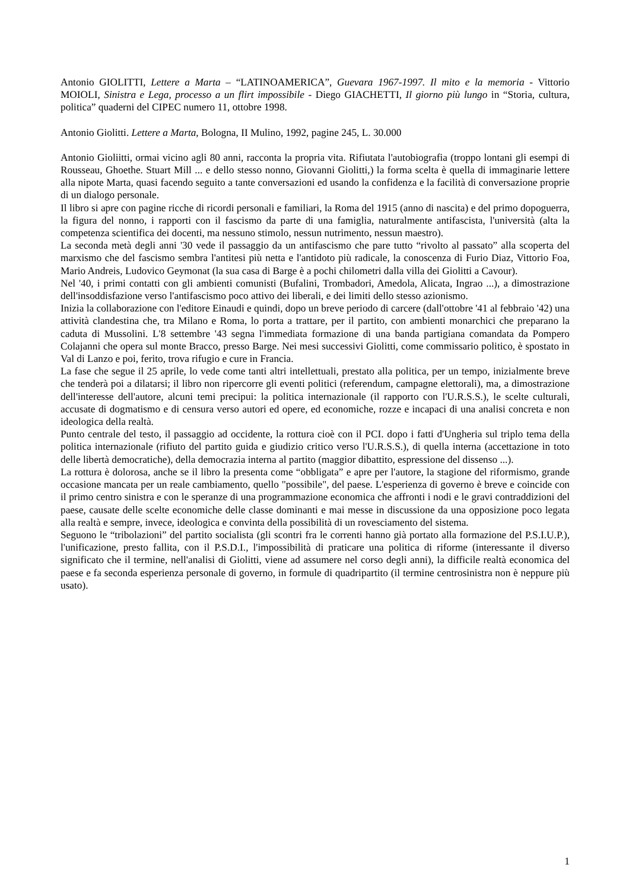Antonio GIOLITTI, Lettere a Marta – “LATINOAMERICA”, Guevara 1967-1997. Il mito e la memoria - Vittorio MOIOLI, Sinistra e Lega, processo a un flirt impossibile - Diego GIACHETTI, Il giorno più lungo in “Storia, cultura, politica” quaderni del CIPEC numero 11, ottobre 1998.
Antonio Giolitti. Lettere a Marta, Bologna, II Mulino, 1992, pagine 245, L. 30.000
Antonio Gioliitti, ormai vicino agli 80 anni, racconta la propria vita. Rifiutata l'autobiografia (troppo lontani gli esempi di Rousseau, Ghoethe. Stuart Mill ... e dello stesso nonno, Giovanni Giolitti,) la forma scelta è quella di immaginarie lettere alla nipote Marta, quasi facendo seguito a tante conversazioni ed usando la confidenza e la facilità di conversazione proprie di un dialogo personale.
Il libro si apre con pagine ricche di ricordi personali e familiari, la Roma del 1915 (anno di nascita) e del primo dopoguerra, la figura del nonno, i rapporti con il fascismo da parte di una famiglia, naturalmente antifascista, l'università (alta la competenza scientifica dei docenti, ma nessuno stimolo, nessun nutrimento, nessun maestro).
La seconda metà degli anni '30 vede il passaggio da un antifascismo che pare tutto “rivolto al passato” alla scoperta del marxismo che del fascismo sembra l'antitesi più netta e l'antidoto più radicale, la conoscenza di Furio Diaz, Vittorio Foa, Mario Andreis, Ludovico Geymonat (la sua casa di Barge è a pochi chilometri dalla villa dei Giolitti a Cavour).
Nel '40, i primi contatti con gli ambienti comunisti (Bufalini, Trombadori, Amedola, Alicata, Ingrao ...), a dimostrazione dell'insoddisfazione verso l'antifascismo poco attivo dei liberali, e dei limiti dello stesso azionismo.
Inizia la collaborazione con l'editore Einaudi e quindi, dopo un breve periodo di carcere (dall'ottobre '41 al febbraio '42) una attività clandestina che, tra Milano e Roma, lo porta a trattare, per il partito, con ambienti monarchici che preparano la caduta di Mussolini. L'8 settembre '43 segna l'immediata formazione di una banda partigiana comandata da Pompero Colajanni che opera sul monte Bracco, presso Barge. Nei mesi successivi Giolitti, come commissario politico, è spostato in Val di Lanzo e poi, ferito, trova rifugio e cure in Francia.
La fase che segue il 25 aprile, lo vede come tanti altri intellettuali, prestato alla politica, per un tempo, inizialmente breve che tenderà poi a dilatarsi; il libro non ripercorre gli eventi politici (referendum, campagne elettorali), ma, a dimostrazione dell'interesse dell'autore, alcuni temi precipui: la politica internazionale (il rapporto con l'U.R.S.S.), le scelte culturali, accusate di dogmatismo e di censura verso autori ed opere, ed economiche, rozze e incapaci di una analisi concreta e non ideologica della realtà.
Punto centrale del testo, il passaggio ad occidente, la rottura cioè con il PCI. dopo i fatti d'Ungheria sul triplo tema della politica internazionale (rifiuto del partito guida e giudizio critico verso l'U.R.S.S.), di quella interna (accettazione in toto delle libertà democratiche), della democrazia interna al partito (maggior dibattito, espressione del dissenso ...).
La rottura è dolorosa, anche se il libro la presenta come “obbligata” e apre per l'autore, la stagione del riformismo, grande occasione mancata per un reale cambiamento, quello "possibile", del paese. L'esperienza di governo è breve e coincide con il primo centro sinistra e con le speranze di una programmazione economica che affronti i nodi e le gravi contraddizioni del paese, causate delle scelte economiche delle classe dominanti e mai messe in discussione da una opposizione poco legata alla realtà e sempre, invece, ideologica e convinta della possibilità di un rovesciamento del sistema.
Seguono le “tribolazioni” del partito socialista (gli scontri fra le correnti hanno già portato alla formazione del P.S.I.U.P.), l'unificazione, presto fallita, con il P.S.D.I., l'impossibilità di praticare una politica di riforme (interessante il diverso significato che il termine, nell'analisi di Giolitti, viene ad assumere nel corso degli anni), la difficile realtà economica del paese e fa seconda esperienza personale di governo, in formule di quadripartito (il termine centrosinistra non è neppure più usato).
1